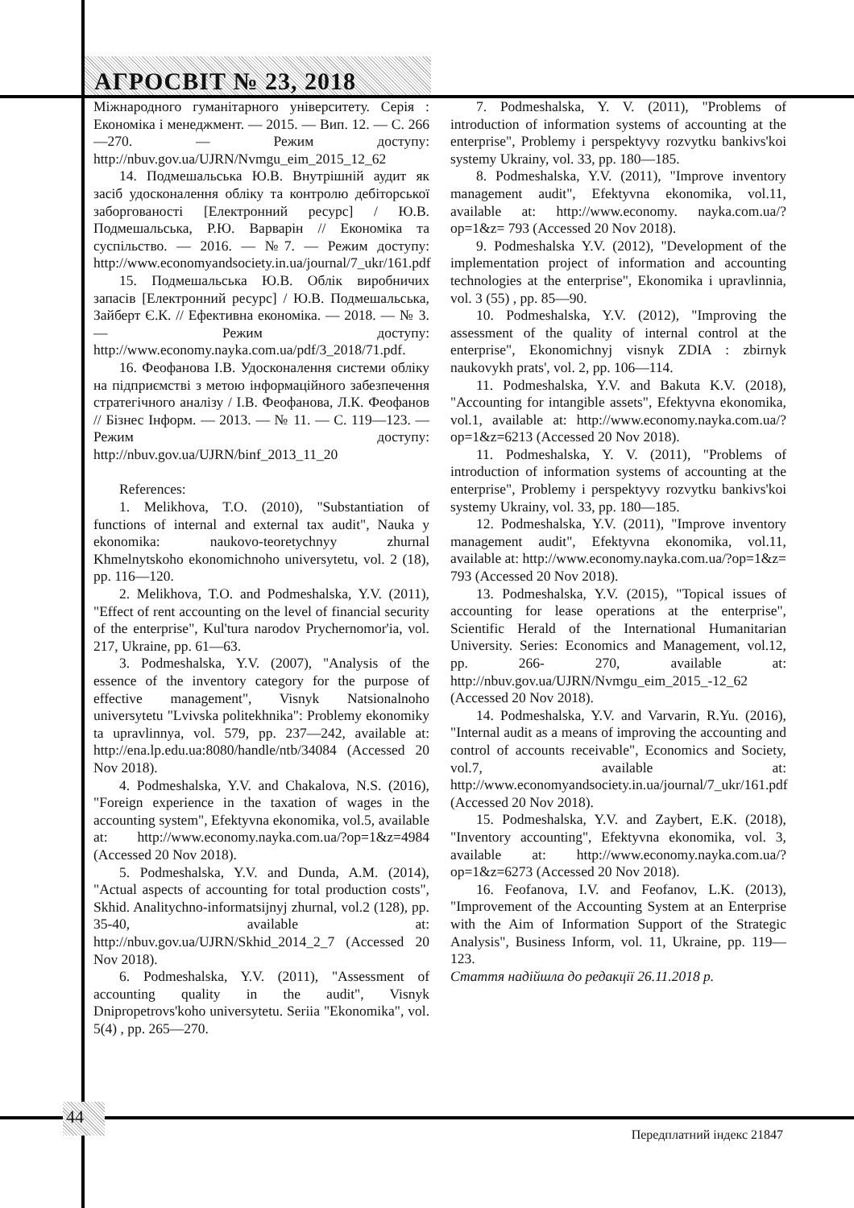АГРОСВІТ № 23, 2018
Міжнародного гуманітарного університету. Серія : Економіка і менеджмент. — 2015. — Вип. 12. — С. 266—270. — Режим доступу: http://nbuv.gov.ua/UJRN/Nvmgu_eim_2015_12_62
14. Подмешальська Ю.В. Внутрішній аудит як засіб удосконалення обліку та контролю дебіторської заборгованості [Електронний ресурс] / Ю.В. Подмешальська, Р.Ю. Варварін // Економіка та суспільство. — 2016. — №7. — Режим доступу: http://www.economyandsociety.in.ua/journal/7_ukr/161.pdf
15. Подмешальська Ю.В. Облік виробничих запасів [Електронний ресурс] / Ю.В. Подмешальська, Зайберт Є.К. // Ефективна економіка. — 2018. — № 3. — Режим доступу: http://www.economy.nayka.com.ua/pdf/3_2018/71.pdf.
16. Феофанова І.В. Удосконалення системи обліку на підприємстві з метою інформаційного забезпечення стратегічного аналізу / І.В. Феофанова, Л.К. Феофанов // Бізнес Інформ. — 2013. — № 11. — С. 119—123. — Режим доступу: http://nbuv.gov.ua/UJRN/binf_2013_11_20
References:
1. Melikhova, T.O. (2010), "Substantiation of functions of internal and external tax audit", Nauka y ekonomika: naukovo-teoretychnyy zhurnal Khmelnytskoho ekonomichnoho universytetu, vol. 2 (18), pp. 116—120.
2. Melikhova, T.O. and Podmeshalska, Y.V. (2011), "Effect of rent accounting on the level of financial security of the enterprise", Kul'tura narodov Prychernomor'ia, vol. 217, Ukraine, pp. 61—63.
3. Podmeshalska, Y.V. (2007), "Analysis of the essence of the inventory category for the purpose of effective management", Visnyk Natsionalnoho universytetu "Lvivska politekhnika": Problemy ekonomiky ta upravlinnya, vol. 579, pp. 237—242, available at: http://ena.lp.edu.ua:8080/handle/ntb/34084 (Accessed 20 Nov 2018).
4. Podmeshalska, Y.V. and Chakalova, N.S. (2016), "Foreign experience in the taxation of wages in the accounting system", Efektyvna ekonomika, vol.5, available at: http://www.economy.nayka.com.ua/?op=1&z=4984 (Accessed 20 Nov 2018).
5. Podmeshalska, Y.V. and Dunda, A.M. (2014), "Actual aspects of accounting for total production costs", Skhid. Analitychno-informatsijnyj zhurnal, vol.2 (128), pp. 35-40, available at: http://nbuv.gov.ua/UJRN/Skhid_2014_2_7 (Accessed 20 Nov 2018).
6. Podmeshalska, Y.V. (2011), "Assessment of accounting quality in the audit", Visnyk Dnipropetrovs'koho universytetu. Seriia "Ekonomika", vol. 5(4) , pp. 265—270.
7. Podmeshalska, Y. V. (2011), "Problems of introduction of information systems of accounting at the enterprise", Problemy i perspektyvy rozvytku bankivs'koi systemy Ukrainy, vol. 33, pp. 180—185.
8. Podmeshalska, Y.V. (2011), "Improve inventory management audit", Efektyvna ekonomika, vol.11, available at: http://www.economy. nayka.com.ua/?op=1&z= 793 (Accessed 20 Nov 2018).
9. Podmeshalska Y.V. (2012), "Development of the implementation project of information and accounting technologies at the enterprise", Ekonomika i upravlinnia, vol. 3 (55) , pp. 85—90.
10. Podmeshalska, Y.V. (2012), "Improving the assessment of the quality of internal control at the enterprise", Ekonomichnyj visnyk ZDIA : zbirnyk naukovykh prats', vol. 2, pp. 106—114.
11. Podmeshalska, Y.V. and Bakuta K.V. (2018), "Accounting for intangible assets", Efektyvna ekonomika, vol.1, available at: http://www.economy.nayka.com.ua/?op=1&z=6213 (Accessed 20 Nov 2018).
11. Podmeshalska, Y. V. (2011), "Problems of introduction of information systems of accounting at the enterprise", Problemy i perspektyvy rozvytku bankivs'koi systemy Ukrainy, vol. 33, pp. 180—185.
12. Podmeshalska, Y.V. (2011), "Improve inventory management audit", Efektyvna ekonomika, vol.11, available at: http://www.economy.nayka.com.ua/?op=1&z= 793 (Accessed 20 Nov 2018).
13. Podmeshalska, Y.V. (2015), "Topical issues of accounting for lease operations at the enterprise", Scientific Herald of the International Humanitarian University. Series: Economics and Management, vol.12, pp. 266- 270, available at: http://nbuv.gov.ua/UJRN/Nvmgu_eim_2015_-12_62 (Accessed 20 Nov 2018).
14. Podmeshalska, Y.V. and Varvarin, R.Yu. (2016), "Internal audit as a means of improving the accounting and control of accounts receivable", Economics and Society, vol.7, available at: http://www.economyandsociety.in.ua/journal/7_ukr/161.pdf (Accessed 20 Nov 2018).
15. Podmeshalska, Y.V. and Zaybert, E.K. (2018), "Inventory accounting", Efektyvna ekonomika, vol. 3, available at: http://www.economy.nayka.com.ua/?op=1&z=6273 (Accessed 20 Nov 2018).
16. Feofanova, I.V. and Feofanov, L.K. (2013), "Improvement of the Accounting System at an Enterprise with the Aim of Information Support of the Strategic Analysis", Business Inform, vol. 11, Ukraine, pp. 119—123.
Стаття надійшла до редакції 26.11.2018 р.
44
Передплатний індекс 21847